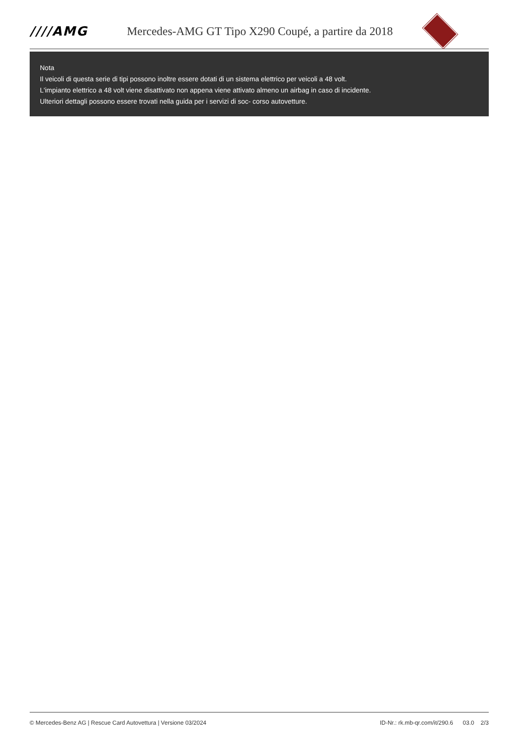////AMG
Mercedes-AMG GT Tipo X290 Coupé, a partire da 2018
Nota
Il veicoli di questa serie di tipi possono inoltre essere dotati di un sistema elettrico per veicoli a 48 volt.
L'impianto elettrico a 48 volt viene disattivato non appena viene attivato almeno un airbag in caso di incidente.
Ulteriori dettagli possono essere trovati nella guida per i servizi di soc- corso autovetture.
© Mercedes-Benz AG | Rescue Card Autovettura | Versione 03/2024 ID-Nr.: rk.mb-qr.com/it/290.6 03.0 2/3